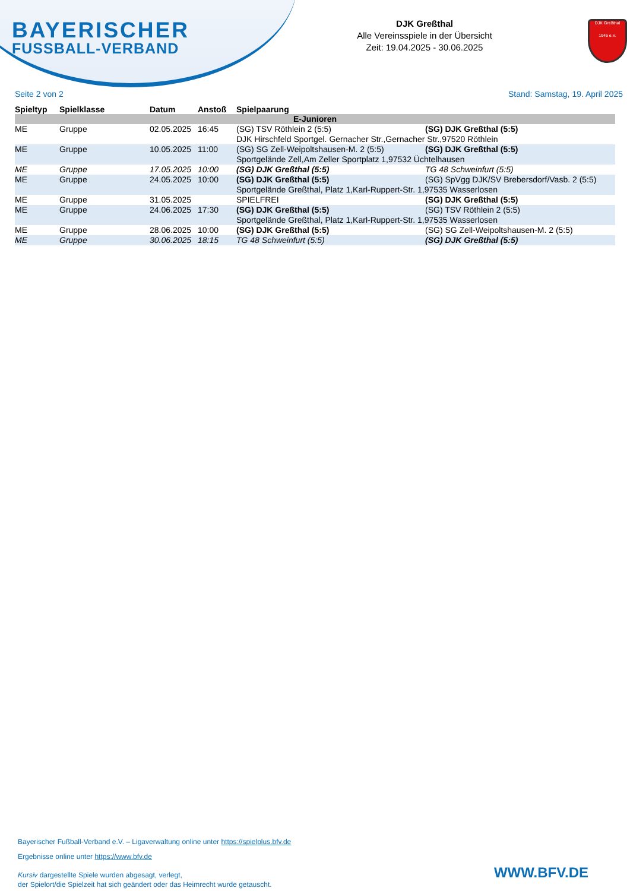BAYERISCHER
FUSSBALL-VERBAND
DJK Greßthal
Alle Vereinsspiele in der Übersicht
Zeit: 19.04.2025 - 30.06.2025
DJK Greßthal
1946 e.V.
Seite 2 von 2 Stand: Samstag, 19. April 2025
| Spieltyp | Spielklasse | Datum | Anstoß | Spielpaarung | |
| --- | --- | --- | --- | --- | --- |
| E-Junioren | | | | | |
| ME | Gruppe | 02.05.2025 | 16:45 | (SG) TSV Röthlein 2 (5:5) | (SG) DJK Greßthal (5:5) |
| | | | | DJK Hirschfeld Sportgel. Gernacher Str.,Gernacher Str.,97520 Röthlein | |
| ME | Gruppe | 10.05.2025 | 11:00 | (SG) SG Zell-Weipoltshausen-M. 2 (5:5) | (SG) DJK Greßthal (5:5) |
| | | | | Sportgelände Zell,Am Zeller Sportplatz 1,97532 Üchtelhausen | |
| ME | Gruppe | 17.05.2025 | 10:00 | (SG) DJK Greßthal (5:5) | TG 48 Schweinfurt (5:5) |
| ME | Gruppe | 24.05.2025 | 10:00 | (SG) DJK Greßthal (5:5) | (SG) SpVgg DJK/SV Brebersdorf/Vasb. 2 (5:5) |
| | | | | Sportgelände Greßthal, Platz 1,Karl-Ruppert-Str. 1,97535 Wasserlosen | |
| ME | Gruppe | 31.05.2025 | | SPIELFREI | (SG) DJK Greßthal (5:5) |
| ME | Gruppe | 24.06.2025 | 17:30 | (SG) DJK Greßthal (5:5) | (SG) TSV Röthlein 2 (5:5) |
| | | | | Sportgelände Greßthal, Platz 1,Karl-Ruppert-Str. 1,97535 Wasserlosen | |
| ME | Gruppe | 28.06.2025 | 10:00 | (SG) DJK Greßthal (5:5) | (SG) SG Zell-Weipoltshausen-M. 2 (5:5) |
| ME | Gruppe | 30.06.2025 | 18:15 | TG 48 Schweinfurt (5:5) | (SG) DJK Greßthal (5:5) |
Bayerischer Fußball-Verband e.V. – Ligaverwaltung online unter https://spielplus.bfv.de
Ergebnisse online unter https://www.bfv.de
Kursiv dargestellte Spiele wurden abgesagt, verlegt,
der Spielort/die Spielzeit hat sich geändert oder das Heimrecht wurde getauscht.
WWW.BFV.DE